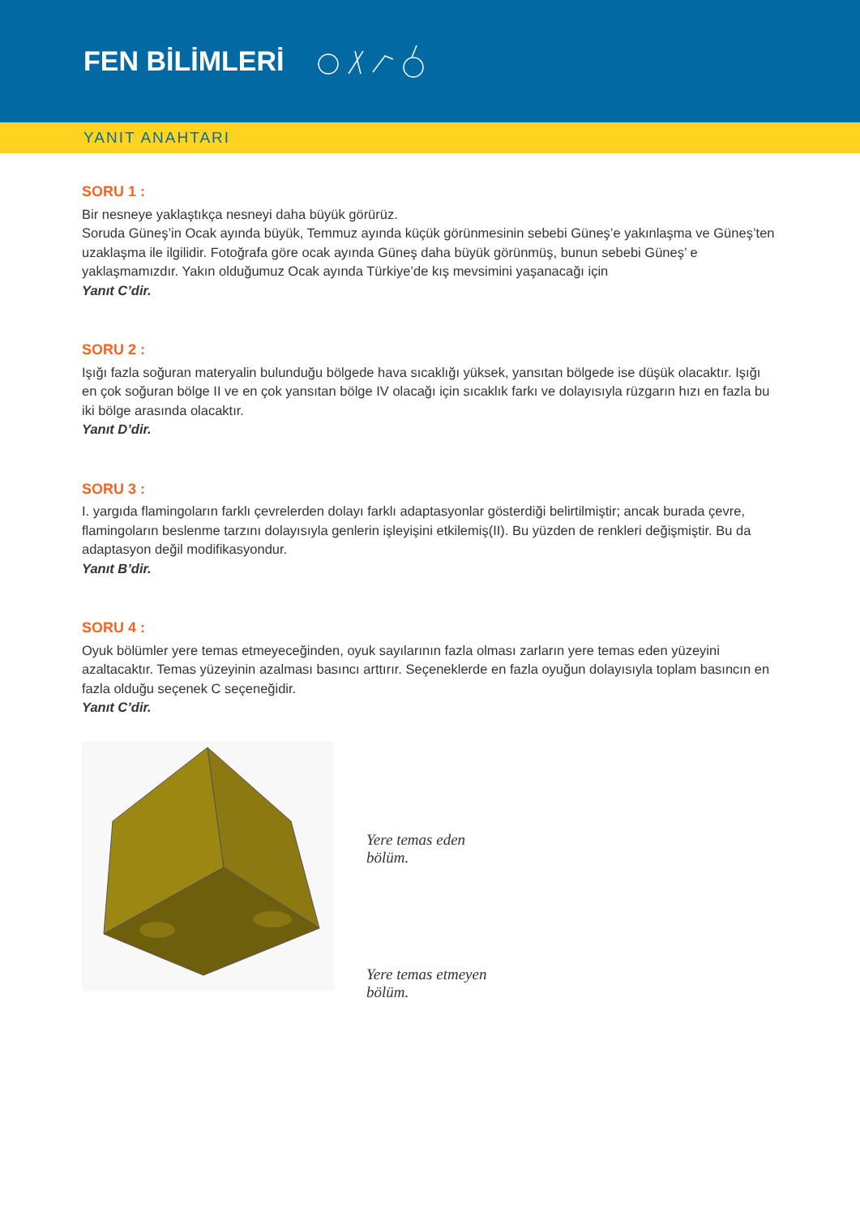FEN BİLİMLERİ
YANIT ANAHTARI
SORU 1 :
Bir nesneye yaklaştıkça nesneyi daha büyük görürüz.
Soruda Güneş’in Ocak ayında büyük, Temmuz ayında küçük görünmesinin sebebi Güneş’e yakınlaşma ve Güneş’ten uzaklaşma ile ilgilidir. Fotoğrafa göre ocak ayında Güneş daha büyük görünmüş, bunun sebebi Güneş’ e yaklaşmamızdır. Yakın olduğumuz Ocak ayında Türkiye’de kış mevsimini yaşanacağı için
Yanıt C’dir.
SORU 2 :
Işığı fazla soğuran materyalin bulunduğu bölgede hava sıcaklığı yüksek, yansıtan bölgede ise düşük olacaktır. Işığı en çok soğuran bölge II ve en çok yansıtan bölge IV olacağı için sıcaklık farkı ve dolayısıyla rüzgarın hızı en fazla bu iki bölge arasında olacaktır.
Yanıt D’dir.
SORU 3 :
I. yargıda flamingoların farklı çevrelerden dolayı farklı adaptasyonlar gösterdiği belirtilmiştir; ancak burada çevre, flamingoların beslenme tarzını dolayısıyla genlerin işleyişini etkilemiş(II). Bu yüzden de renkleri değişmiştir. Bu da adaptasyon değil modifikasyondur.
Yanıt B’dir.
SORU 4 :
Oyuk bölümler yere temas etmeyeceğinden, oyuk sayılarının fazla olması zarların yere temas eden yüzeyini azaltacaktır. Temas yüzeyinin azalması basıncı arttırır. Seçeneklerde en fazla oyuğun dolayısıyla toplam basıncın en fazla olduğu seçenek C seçeneğidir.
Yanıt C’dir.
Yere temas eden
bölüm.
Yere temas etmeyen
bölüm.